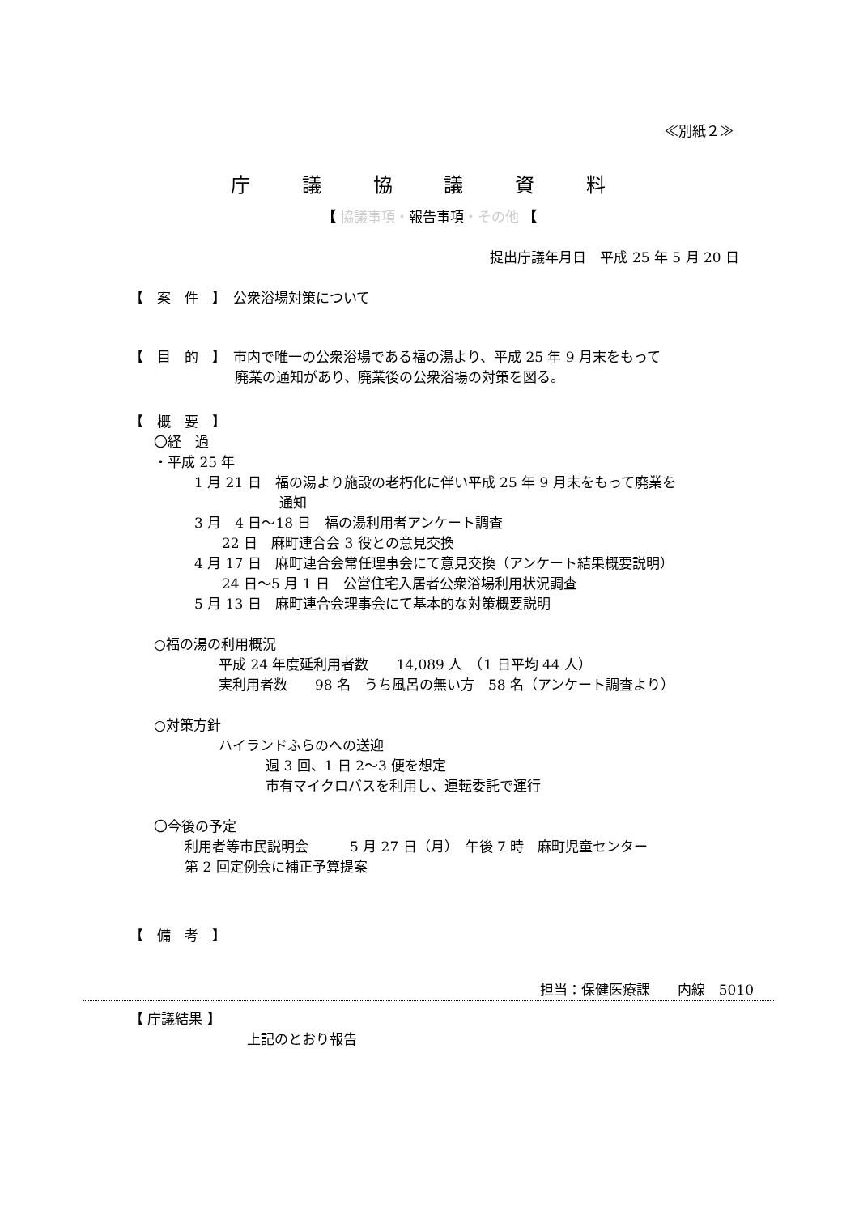≪別紙２≫
庁 議 協 議 資 料
【 協議事項・報告事項・その他 【
提出庁議年月日　平成 25 年 5 月 20 日
【　案　件　】　公衆浴場対策について
【　目　的　】　市内で唯一の公衆浴場である福の湯より、平成 25 年 9 月末をもって
廃業の通知があり、廃業後の公衆浴場の対策を図る。
【　概　要　】
〇経　過
・平成 25 年
1 月 21 日　福の湯より施設の老朽化に伴い平成 25 年 9 月末をもって廃業を
通知
3 月　4 日～18 日　福の湯利用者アンケート調査
　　22 日　麻町連合会 3 役との意見交換
4 月 17 日　麻町連合会常任理事会にて意見交換（アンケート結果概要説明）
　　24 日～5 月 1 日　公営住宅入居者公衆浴場利用状況調査
5 月 13 日　麻町連合会理事会にて基本的な対策概要説明
○福の湯の利用概況
平成 24 年度延利用者数　　14,089 人　（1 日平均 44 人）
実利用者数　　98 名　うち風呂の無い方　58 名（アンケート調査より）
○対策方針
ハイランドふらのへの送迎
週 3 回、1 日 2～3 便を想定
市有マイクロバスを利用し、運転委託で運行
〇今後の予定
利用者等市民説明会　　　5 月 27 日（月）　午後 7 時　麻町児童センター
第 2 回定例会に補正予算提案
【　備　考　】
担当：保健医療課　　内線　5010
【 庁議結果 】
上記のとおり報告